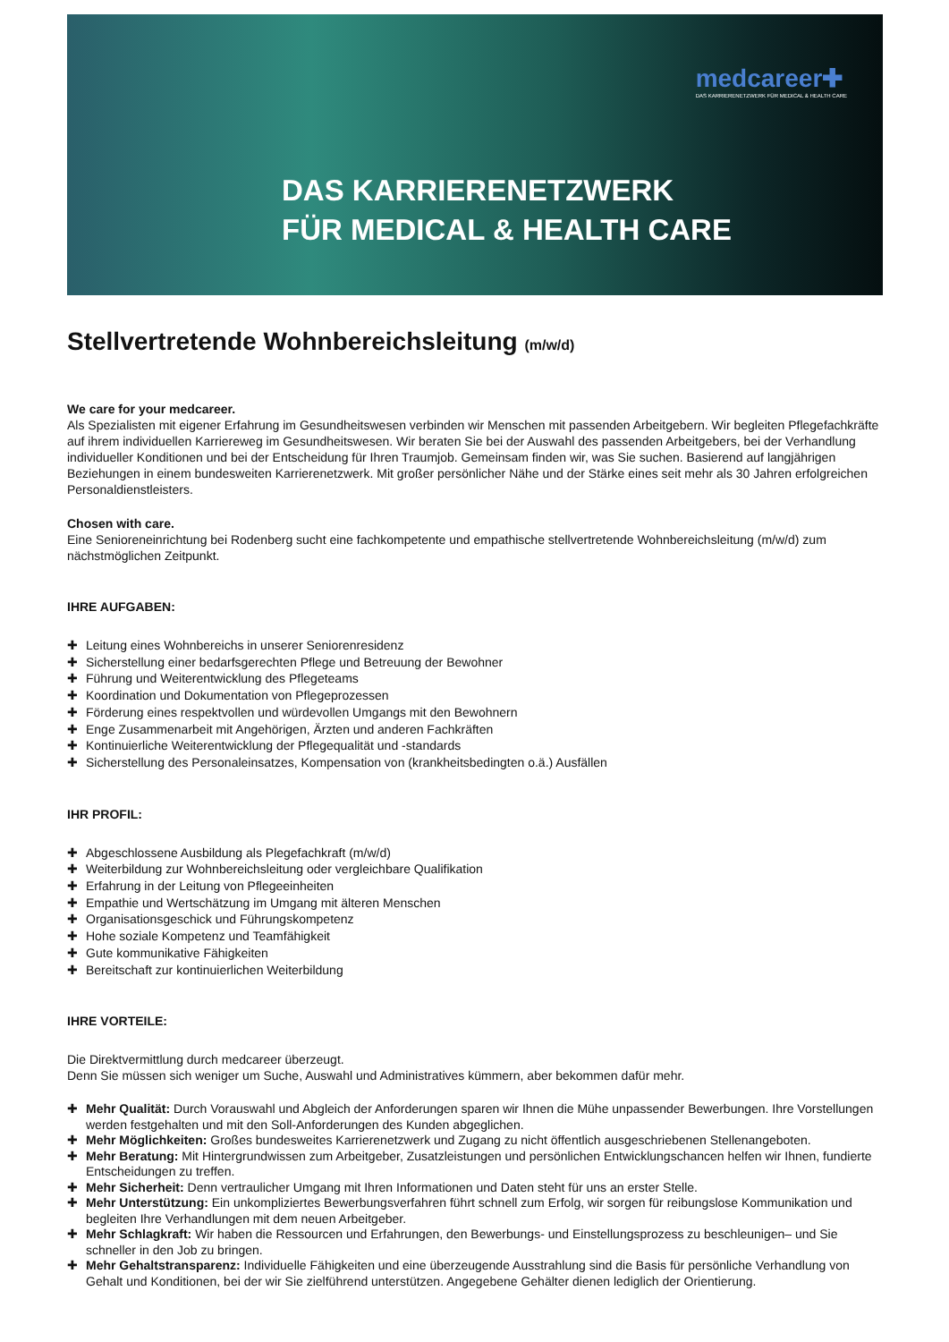medcareer✚
DAS KARRIERENETZWERK FÜR MEDICAL & HEALTH CARE
DAS KARRIERENETZWERK
FÜR MEDICAL & HEALTH CARE
Stellvertretende Wohnbereichsleitung (m/w/d)
We care for your medcareer.
Als Spezialisten mit eigener Erfahrung im Gesundheitswesen verbinden wir Menschen mit passenden Arbeitgebern. Wir begleiten Pflegefachkräfte auf ihrem individuellen Karriereweg im Gesundheitswesen. Wir beraten Sie bei der Auswahl des passenden Arbeitgebers, bei der Verhandlung individueller Konditionen und bei der Entscheidung für Ihren Traumjob. Gemeinsam finden wir, was Sie suchen. Basierend auf langjährigen Beziehungen in einem bundesweiten Karrierenetzwerk. Mit großer persönlicher Nähe und der Stärke eines seit mehr als 30 Jahren erfolgreichen Personaldienstleisters.
Chosen with care.
Eine Senioreneinrichtung bei Rodenberg sucht eine fachkompetente und empathische stellvertretende Wohnbereichsleitung (m/w/d) zum nächstmöglichen Zeitpunkt.
IHRE AUFGABEN:
✚ Leitung eines Wohnbereichs in unserer Seniorenresidenz
✚ Sicherstellung einer bedarfsgerechten Pflege und Betreuung der Bewohner
✚ Führung und Weiterentwicklung des Pflegeteams
✚ Koordination und Dokumentation von Pflegeprozessen
✚ Förderung eines respektvollen und würdevollen Umgangs mit den Bewohnern
✚ Enge Zusammenarbeit mit Angehörigen, Ärzten und anderen Fachkräften
✚ Kontinuierliche Weiterentwicklung der Pflegequalität und -standards
✚ Sicherstellung des Personaleinsatzes, Kompensation von (krankheitsbedingten o.ä.) Ausfällen
IHR PROFIL:
✚ Abgeschlossene Ausbildung als Plegefachkraft (m/w/d)
✚ Weiterbildung zur Wohnbereichsleitung oder vergleichbare Qualifikation
✚ Erfahrung in der Leitung von Pflegeeinheiten
✚ Empathie und Wertschätzung im Umgang mit älteren Menschen
✚ Organisationsgeschick und Führungskompetenz
✚ Hohe soziale Kompetenz und Teamfähigkeit
✚ Gute kommunikative Fähigkeiten
✚ Bereitschaft zur kontinuierlichen Weiterbildung
IHRE VORTEILE:
Die Direktvermittlung durch medcareer überzeugt.
Denn Sie müssen sich weniger um Suche, Auswahl und Administratives kümmern, aber bekommen dafür mehr.
✚ Mehr Qualität: Durch Vorauswahl und Abgleich der Anforderungen sparen wir Ihnen die Mühe unpassender Bewerbungen. Ihre Vorstellungen werden festgehalten und mit den Soll-Anforderungen des Kunden abgeglichen.
✚ Mehr Möglichkeiten: Großes bundesweites Karrierenetzwerk und Zugang zu nicht öffentlich ausgeschriebenen Stellenangeboten.
✚ Mehr Beratung: Mit Hintergrundwissen zum Arbeitgeber, Zusatzleistungen und persönlichen Entwicklungschancen helfen wir Ihnen, fundierte Entscheidungen zu treffen.
✚ Mehr Sicherheit: Denn vertraulicher Umgang mit Ihren Informationen und Daten steht für uns an erster Stelle.
✚ Mehr Unterstützung: Ein unkompliziertes Bewerbungsverfahren führt schnell zum Erfolg, wir sorgen für reibungslose Kommunikation und begleiten Ihre Verhandlungen mit dem neuen Arbeitgeber.
✚ Mehr Schlagkraft: Wir haben die Ressourcen und Erfahrungen, den Bewerbungs- und Einstellungsprozess zu beschleunigen– und Sie schneller in den Job zu bringen.
✚ Mehr Gehaltstransparenz: Individuelle Fähigkeiten und eine überzeugende Ausstrahlung sind die Basis für persönliche Verhandlung von Gehalt und Konditionen, bei der wir Sie zielführend unterstützen. Angegebene Gehälter dienen lediglich der Orientierung.